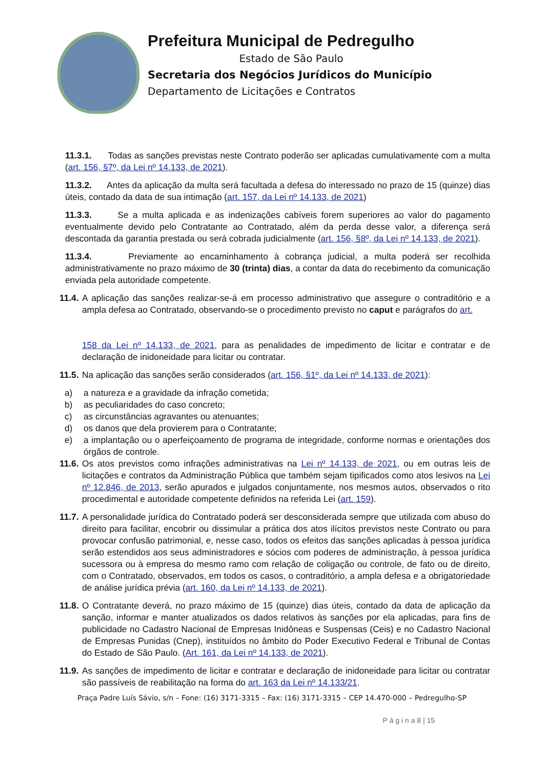Prefeitura Municipal de Pedregulho
Estado de São Paulo
Secretaria dos Negócios Jurídicos do Município
Departamento de Licitações e Contratos
11.3.1. Todas as sanções previstas neste Contrato poderão ser aplicadas cumulativamente com a multa (art. 156, §7º, da Lei nº 14.133, de 2021).
11.3.2. Antes da aplicação da multa será facultada a defesa do interessado no prazo de 15 (quinze) dias úteis, contado da data de sua intimação (art. 157, da Lei nº 14.133, de 2021)
11.3.3. Se a multa aplicada e as indenizações cabíveis forem superiores ao valor do pagamento eventualmente devido pelo Contratante ao Contratado, além da perda desse valor, a diferença será descontada da garantia prestada ou será cobrada judicialmente (art. 156, §8º, da Lei nº 14.133, de 2021).
11.3.4. Previamente ao encaminhamento à cobrança judicial, a multa poderá ser recolhida administrativamente no prazo máximo de 30 (trinta) dias, a contar da data do recebimento da comunicação enviada pela autoridade competente.
11.4.
A aplicação das sanções realizar-se-á em processo administrativo que assegure o contraditório e a ampla defesa ao Contratado, observando-se o procedimento previsto no caput e parágrafos do art.
158 da Lei nº 14.133, de 2021, para as penalidades de impedimento de licitar e contratar e de declaração de inidoneidade para licitar ou contratar.
11.5.
Na aplicação das sanções serão considerados (art. 156, §1º, da Lei nº 14.133, de 2021):
a) a natureza e a gravidade da infração cometida;
b) as peculiaridades do caso concreto;
c) as circunstâncias agravantes ou atenuantes;
d) os danos que dela provierem para o Contratante;
e) a implantação ou o aperfeiçoamento de programa de integridade, conforme normas e orientações dos órgãos de controle.
11.6.
Os atos previstos como infrações administrativas na Lei nº 14.133, de 2021, ou em outras leis de licitações e contratos da Administração Pública que também sejam tipificados como atos lesivos na Lei nº 12.846, de 2013, serão apurados e julgados conjuntamente, nos mesmos autos, observados o rito procedimental e autoridade competente definidos na referida Lei (art. 159).
11.7.
A personalidade jurídica do Contratado poderá ser desconsiderada sempre que utilizada com abuso do direito para facilitar, encobrir ou dissimular a prática dos atos ilícitos previstos neste Contrato ou para provocar confusão patrimonial, e, nesse caso, todos os efeitos das sanções aplicadas à pessoa jurídica serão estendidos aos seus administradores e sócios com poderes de administração, à pessoa jurídica sucessora ou à empresa do mesmo ramo com relação de coligação ou controle, de fato ou de direito, com o Contratado, observados, em todos os casos, o contraditório, a ampla defesa e a obrigatoriedade de análise jurídica prévia (art. 160, da Lei nº 14.133, de 2021).
11.8.
O Contratante deverá, no prazo máximo de 15 (quinze) dias úteis, contado da data de aplicação da sanção, informar e manter atualizados os dados relativos às sanções por ela aplicadas, para fins de publicidade no Cadastro Nacional de Empresas Inidôneas e Suspensas (Ceis) e no Cadastro Nacional de Empresas Punidas (Cnep), instituídos no âmbito do Poder Executivo Federal e Tribunal de Contas do Estado de São Paulo. (Art. 161, da Lei nº 14.133, de 2021).
11.9.
As sanções de impedimento de licitar e contratar e declaração de inidoneidade para licitar ou contratar são passíveis de reabilitação na forma do art. 163 da Lei nº 14.133/21.
Praça Padre Luís Sávio, s/n – Fone: (16) 3171-3315 – Fax: (16) 3171-3315 – CEP 14.470-000 – Pedregulho-SP
P á g i n a 8 | 15